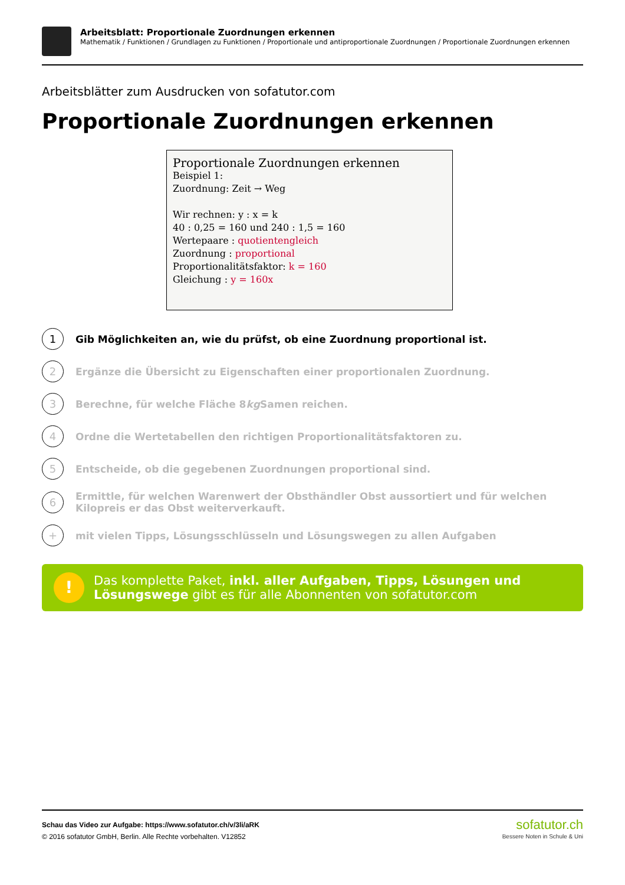Arbeitsblatt: Proportionale Zuordnungen erkennen
Mathematik / Funktionen / Grundlagen zu Funktionen / Proportionale und antiproportionale Zuordnungen / Proportionale Zuordnungen erkennen
Arbeitsblätter zum Ausdrucken von sofatutor.com
Proportionale Zuordnungen erkennen
Proportionale Zuordnungen erkennen
Beispiel 1:
Zuordnung: Zeit → Weg
Wir rechnen: y : x = k
40 : 0,25 = 160 und 240 : 1,5 = 160
Wertepaare : quotientengleich
Zuordnung : proportional
Proportionalitätsfaktor: k = 160
Gleichung : y = 160x
1
Gib Möglichkeiten an, wie du prüfst, ob eine Zuordnung proportional ist.
2
Ergänze die Übersicht zu Eigenschaften einer proportionalen Zuordnung.
3
Berechne, für welche Fläche 8 kg Samen reichen.
4
Ordne die Wertetabellen den richtigen Proportionalitätsfaktoren zu.
5
Entscheide, ob die gegebenen Zuordnungen proportional sind.
6
Ermittle, für welchen Warenwert der Obsthändler Obst aussortiert und für welchen Kilopreis er das Obst weiterverkauft.
+
mit vielen Tipps, Lösungsschlüsseln und Lösungswegen zu allen Aufgaben
!
Das komplette Paket, inkl. aller Aufgaben, Tipps, Lösungen und Lösungswege gibt es für alle Abonnenten von sofatutor.com
Schau das Video zur Aufgabe: https://www.sofatutor.ch/v/3li/aRK
© 2016 sofatutor GmbH, Berlin. Alle Rechte vorbehalten. V12852
sofatutor.ch
Bessere Noten in Schule & Uni